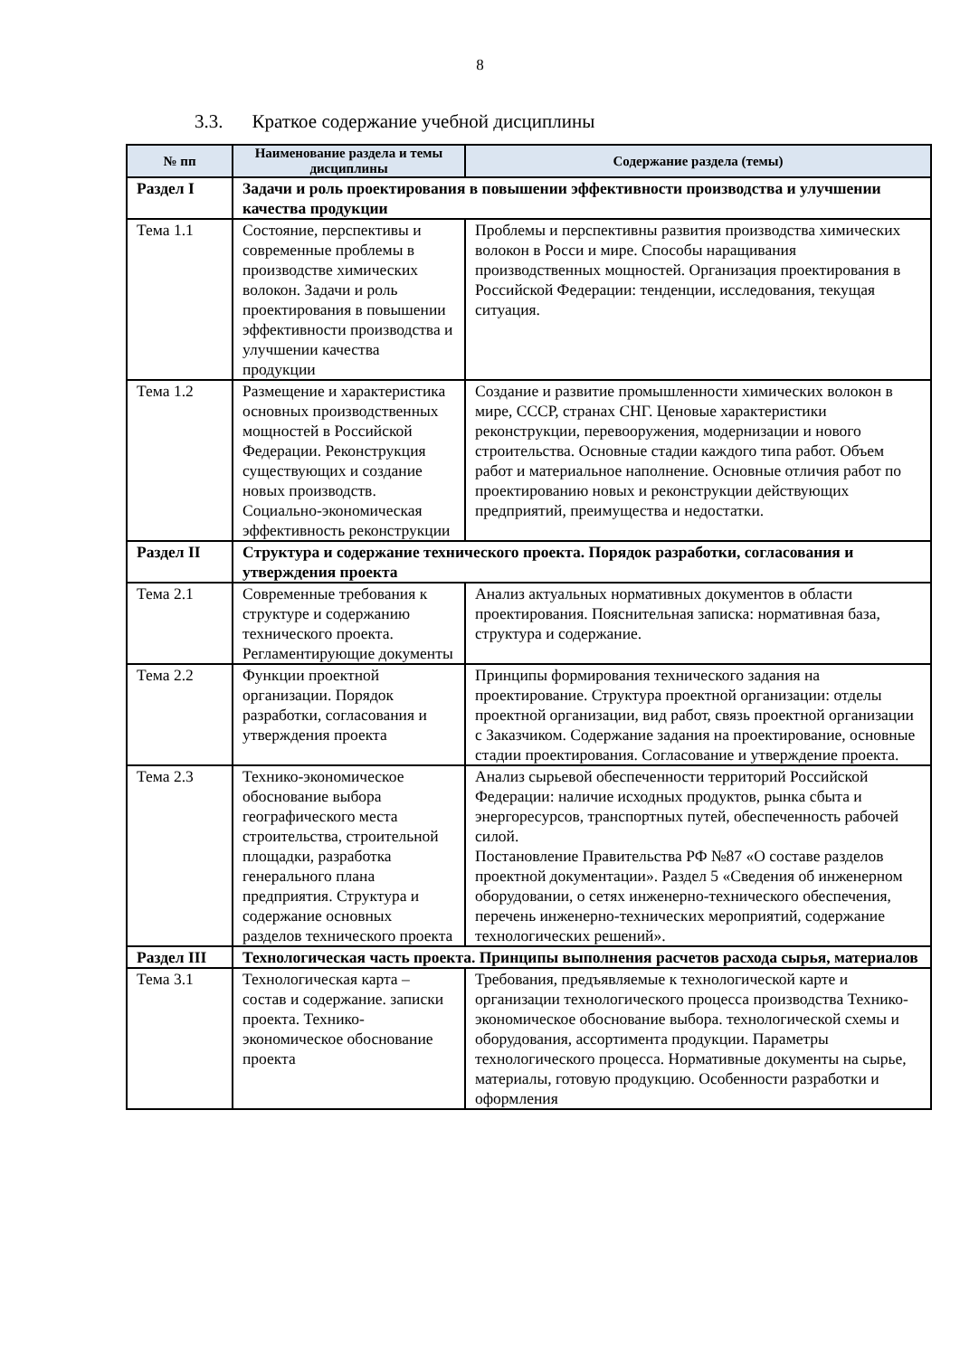8
3.3. Краткое содержание учебной дисциплины
| № пп | Наименование раздела и темы дисциплины | Содержание раздела (темы) |
| --- | --- | --- |
| Раздел I | Задачи и роль проектирования в повышении эффективности производства и улучшении качества продукции | |
| Тема 1.1 | Состояние, перспективы и современные проблемы в производстве химических волокон. Задачи и роль проектирования в повышении эффективности производства и улучшении качества продукции | Проблемы и перспективны развития производства химических волокон в Росси и мире. Способы наращивания производственных мощностей. Организация проектирования в Российской Федерации: тенденции, исследования, текущая ситуация. |
| Тема 1.2 | Размещение и характеристика основных производственных мощностей в Российской Федерации. Реконструкция существующих и создание новых производств. Социально-экономическая эффективность реконструкции | Создание и развитие промышленности химических волокон в мире, СССР, странах СНГ. Ценовые характеристики реконструкции, перевооружения, модернизации и нового строительства. Основные стадии каждого типа работ. Объем работ и материальное наполнение. Основные отличия работ по проектированию новых и реконструкции действующих предприятий, преимущества и недостатки. |
| Раздел II | Структура и содержание технического проекта. Порядок разработки, согласования и утверждения проекта | |
| Тема 2.1 | Современные требования к структуре и содержанию технического проекта. Регламентирующие документы | Анализ актуальных нормативных документов в области проектирования. Пояснительная записка: нормативная база, структура и содержание. |
| Тема 2.2 | Функции проектной организации. Порядок разработки, согласования и утверждения проекта | Принципы формирования технического задания на проектирование. Структура проектной организации: отделы проектной организации, вид работ, связь проектной организации с Заказчиком. Содержание задания на проектирование, основные стадии проектирования. Согласование и утверждение проекта. |
| Тема 2.3 | Технико-экономическое обоснование выбора географического места строительства, строительной площадки, разработка генерального плана предприятия. Структура и содержание основных разделов технического проекта | Анализ сырьевой обеспеченности территорий Российской Федерации: наличие исходных продуктов, рынка сбыта и энергоресурсов, транспортных путей, обеспеченность рабочей силой. Постановление Правительства РФ №87 «О составе разделов проектной документации». Раздел 5 «Сведения об инженерном оборудовании, о сетях инженерно-технического обеспечения, перечень инженерно-технических мероприятий, содержание технологических решений». |
| Раздел III | Технологическая часть проекта. Принципы выполнения расчетов расхода сырья, материалов | |
| Тема 3.1 | Технологическая карта – состав и содержание. записки проекта. Технико-экономическое обоснование проекта | Требования, предъявляемые к технологической карте и организации технологического процесса производства Технико-экономическое обоснование выбора. технологической схемы и оборудования, ассортимента продукции. Параметры технологического процесса. Нормативные документы на сырье, материалы, готовую продукцию. Особенности разработки и оформления |